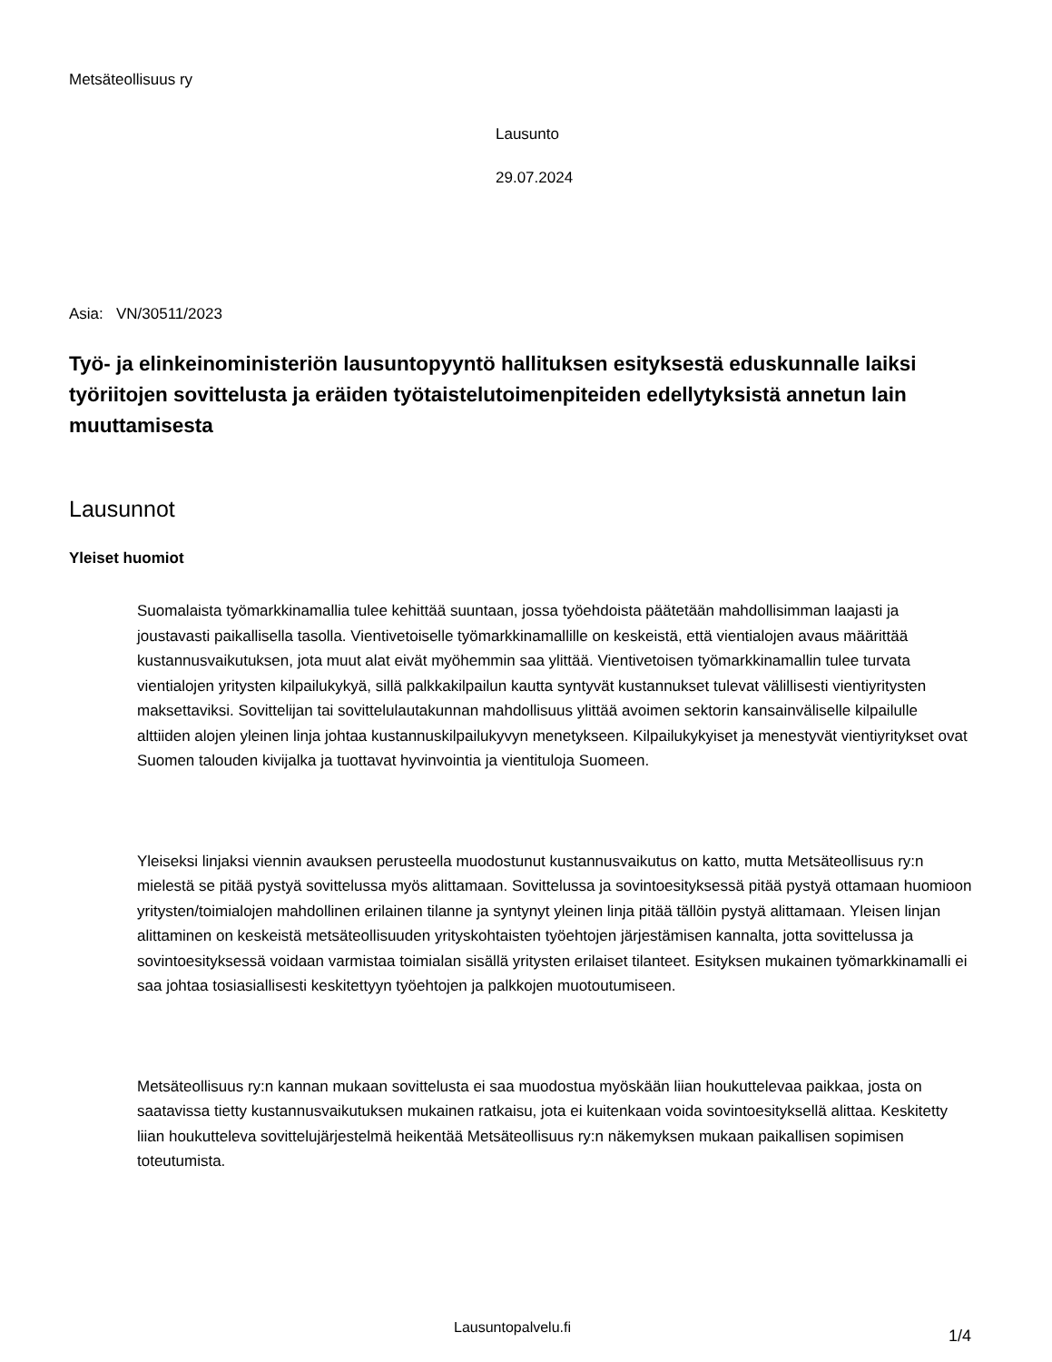Metsäteollisuus ry
Lausunto
29.07.2024
Asia: VN/30511/2023
Työ- ja elinkeinoministeriön lausuntopyyntö hallituksen esityksestä eduskunnalle laiksi työriitojen sovittelusta ja eräiden työtaistelutoimenpiteiden edellytyksistä annetun lain muuttamisesta
Lausunnot
Yleiset huomiot
Suomalaista työmarkkinamallia tulee kehittää suuntaan, jossa työehdoista päätetään mahdollisimman laajasti ja joustavasti paikallisella tasolla. Vientivetoiselle työmarkkinamallille on keskeistä, että vientialojen avaus määrittää kustannusvaikutuksen, jota muut alat eivät myöhemmin saa ylittää. Vientivetoisen työmarkkinamallin tulee turvata vientialojen yritysten kilpailukykyä, sillä palkkakilpailun kautta syntyvät kustannukset tulevat välillisesti vientiyritysten maksettaviksi. Sovittelijan tai sovittelulautakunnan mahdollisuus ylittää avoimen sektorin kansainväliselle kilpailulle alttiiden alojen yleinen linja johtaa kustannuskilpailukyvyn menetykseen. Kilpailukykyiset ja menestyvät vientiyritykset ovat Suomen talouden kivijalka ja tuottavat hyvinvointia ja vientituloja Suomeen.
Yleiseksi linjaksi viennin avauksen perusteella muodostunut kustannusvaikutus on katto, mutta Metsäteollisuus ry:n mielestä se pitää pystyä sovittelussa myös alittamaan. Sovittelussa ja sovintoesityksessä pitää pystyä ottamaan huomioon yritysten/toimialojen mahdollinen erilainen tilanne ja syntynyt yleinen linja pitää tällöin pystyä alittamaan. Yleisen linjan alittaminen on keskeistä metsäteollisuuden yrityskohtaisten työehtojen järjestämisen kannalta, jotta sovittelussa ja sovintoesityksessä voidaan varmistaa toimialan sisällä yritysten erilaiset tilanteet. Esityksen mukainen työmarkkinamalli ei saa johtaa tosiasiallisesti keskitettyyn työehtojen ja palkkojen muotoutumiseen.
Metsäteollisuus ry:n kannan mukaan sovittelusta ei saa muodostua myöskään liian houkuttelevaa paikkaa, josta on saatavissa tietty kustannusvaikutuksen mukainen ratkaisu, jota ei kuitenkaan voida sovintoesityksellä alittaa. Keskitetty liian houkutteleva sovittelujärjestelmä heikentää Metsäteollisuus ry:n näkemyksen mukaan paikallisen sopimisen toteutumista.
Lausuntopalvelu.fi 1/4